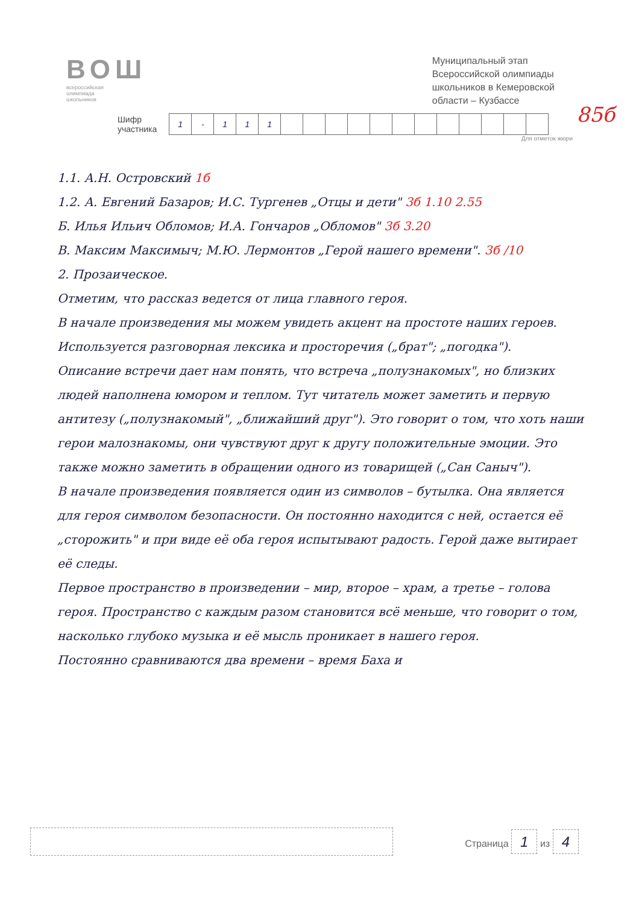ВОШ
всероссийская
олимпиада
школьников
Муниципальный этап
Всероссийской олимпиады
школьников в Кемеровской
области – Кузбассе
Шифр
участника
| 1 | - | 1 | 1 | 1 | | | | | | | | | | | | |
85б
Для отметок жюри
1.1. А.Н. Островский 1б
1.2. А. Евгений Базаров; И.С. Тургенев „Отцы и дети" 3б 1.10 2.55
Б. Илья Ильич Обломов; И.А. Гончаров „Обломов" 3б 3.20
В. Максим Максимыч; М.Ю. Лермонтов „Герой нашего времени". 3б /10
2. Прозаическое.
Отметим, что рассказ ведется от лица главного героя.
В начале произведения мы можем увидеть акцент на простоте наших героев. Используется разговорная лексика и просторечия („брат"; „погодка").
Описание встречи дает нам понять, что встреча „полузнакомых", но близких людей наполнена юмором и теплом. Тут читатель может заметить и первую антитезу („полузнакомый", „ближайший друг"). Это говорит о том, что хоть наши герои малознакомы, они чувствуют друг к другу положительные эмоции. Это также можно заметить в обращении одного из товарищей („Сан Саныч").
В начале произведения появляется один из символов – бутылка. Она является для героя символом безопасности. Он постоянно находится с ней, остается её „сторожить" и при виде её оба героя испытывают радость. Герой даже вытирает её следы.
Первое пространство в произведении – мир, второе – храм, а третье – голова героя. Пространство с каждым разом становится всё меньше, что говорит о том, насколько глубоко музыка и её мысль проникает в нашего героя.
Постоянно сравниваются два времени – время Баха и
Страница 1 из 4